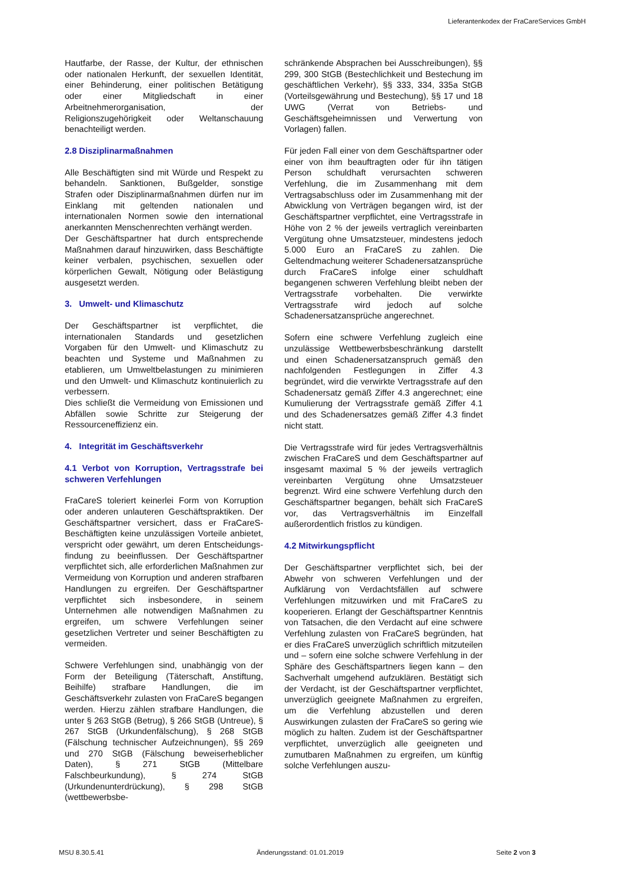Lieferantenkodex der FraCareServices GmbH
Hautfarbe, der Rasse, der Kultur, der ethnischen oder nationalen Herkunft, der sexuellen Identität, einer Behinderung, einer politischen Betätigung oder einer Mitgliedschaft in einer Arbeitnehmerorganisation, der Religionszugehörigkeit oder Weltanschauung benachteiligt werden.
2.8 Disziplinarmaßnahmen
Alle Beschäftigten sind mit Würde und Respekt zu behandeln. Sanktionen, Bußgelder, sonstige Strafen oder Disziplinarmaßnahmen dürfen nur im Einklang mit geltenden nationalen und internationalen Normen sowie den international anerkannten Menschenrechten verhängt werden.
Der Geschäftspartner hat durch entsprechende Maßnahmen darauf hinzuwirken, dass Beschäftigte keiner verbalen, psychischen, sexuellen oder körperlichen Gewalt, Nötigung oder Belästigung ausgesetzt werden.
3. Umwelt- und Klimaschutz
Der Geschäftspartner ist verpflichtet, die internationalen Standards und gesetzlichen Vorgaben für den Umwelt- und Klimaschutz zu beachten und Systeme und Maßnahmen zu etablieren, um Umweltbelastungen zu minimieren und den Umwelt- und Klimaschutz kontinuierlich zu verbessern.
Dies schließt die Vermeidung von Emissionen und Abfällen sowie Schritte zur Steigerung der Ressourceneffizienz ein.
4. Integrität im Geschäftsverkehr
4.1 Verbot von Korruption, Vertragsstrafe bei schweren Verfehlungen
FraCareS toleriert keinerlei Form von Korruption oder anderen unlauteren Geschäftspraktiken. Der Geschäftspartner versichert, dass er FraCareS-Beschäftigten keine unzulässigen Vorteile anbietet, verspricht oder gewährt, um deren Entscheidungs­findung zu beeinflussen. Der Geschäftspartner verpflichtet sich, alle erforderlichen Maßnahmen zur Vermeidung von Korruption und anderen strafbaren Handlungen zu ergreifen. Der Geschäftspartner verpflichtet sich insbesondere, in seinem Unternehmen alle notwendigen Maßnahmen zu ergreifen, um schwere Verfehlungen seiner gesetzlichen Vertreter und seiner Beschäftigten zu vermeiden.
Schwere Verfehlungen sind, unabhängig von der Form der Beteiligung (Täterschaft, Anstiftung, Beihilfe) strafbare Handlungen, die im Geschäftsverkehr zulasten von FraCareS begangen werden. Hierzu zählen strafbare Handlungen, die unter § 263 StGB (Betrug), § 266 StGB (Untreue), § 267 StGB (Urkunden­fälschung), § 268 StGB (Fälschung technischer Aufzeichnungen), §§ 269 und 270 StGB (Fälschung beweiserheblicher Daten), § 271 StGB (Mittelbare Falschbeurkundung), § 274 StGB (Urkundenunterdrückung), § 298 StGB (wettbewerbsbe-
schränkende Absprachen bei Ausschreibungen), §§ 299, 300 StGB (Bestechlichkeit und Bestechung im geschäftlichen Verkehr), §§ 333, 334, 335a StGB (Vorteilsgewährung und Bestechung), §§ 17 und 18 UWG (Verrat von Betriebs- und Geschäftsgeheimnissen und Verwertung von Vorlagen) fallen.
Für jeden Fall einer von dem Geschäftspartner oder einer von ihm beauftragten oder für ihn tätigen Person schuldhaft verursachten schweren Verfehlung, die im Zusammenhang mit dem Vertragsabschluss oder im Zusammenhang mit der Abwicklung von Verträgen begangen wird, ist der Geschäftspartner verpflichtet, eine Vertragsstrafe in Höhe von 2 % der jeweils vertraglich vereinbarten Vergütung ohne Umsatzsteuer, mindestens jedoch 5.000 Euro an FraCareS zu zahlen. Die Geltendmachung weiterer Schadenersatzansprüche durch FraCareS infolge einer schuldhaft begangenen schweren Verfehlung bleibt neben der Vertragsstrafe vorbehalten. Die verwirkte Vertragsstrafe wird jedoch auf solche Schadenersatzansprüche angerechnet.
Sofern eine schwere Verfehlung zugleich eine unzulässige Wettbewerbsbeschränkung darstellt und einen Schadenersatzanspruch gemäß den nachfolgenden Festlegungen in Ziffer 4.3 begründet, wird die verwirkte Vertragsstrafe auf den Schadenersatz gemäß Ziffer 4.3 angerechnet; eine Kumulierung der Vertragsstrafe gemäß Ziffer 4.1 und des Schadenersatzes gemäß Ziffer 4.3 findet nicht statt.
Die Vertragsstrafe wird für jedes Vertragsverhältnis zwischen FraCareS und dem Geschäftspartner auf insgesamt maximal 5 % der jeweils vertraglich vereinbarten Vergütung ohne Umsatzsteuer begrenzt. Wird eine schwere Verfehlung durch den Geschäftspartner begangen, behält sich FraCareS vor, das Vertragsverhältnis im Einzelfall außerordentlich fristlos zu kündigen.
4.2 Mitwirkungspflicht
Der Geschäftspartner verpflichtet sich, bei der Abwehr von schweren Verfehlungen und der Aufklärung von Verdachtsfällen auf schwere Verfehlungen mitzuwirken und mit FraCareS zu kooperieren. Erlangt der Geschäftspartner Kenntnis von Tatsachen, die den Verdacht auf eine schwere Verfehlung zulasten von FraCareS begründen, hat er dies FraCareS unverzüglich schriftlich mitzuteilen und – sofern eine solche schwere Verfehlung in der Sphäre des Geschäftspartners liegen kann – den Sachverhalt umgehend aufzuklären. Bestätigt sich der Verdacht, ist der Geschäftspartner verpflichtet, unverzüglich geeignete Maßnahmen zu ergreifen, um die Verfehlung abzustellen und deren Auswirkungen zulasten der FraCareS so gering wie möglich zu halten. Zudem ist der Geschäftspartner verpflichtet, unverzüglich alle geeigneten und zumutbaren Maßnahmen zu ergreifen, um künftig solche Verfehlungen auszu-
MSU 8.30.5.41 Änderungsstand: 01.01.2019 Seite 2 von 3